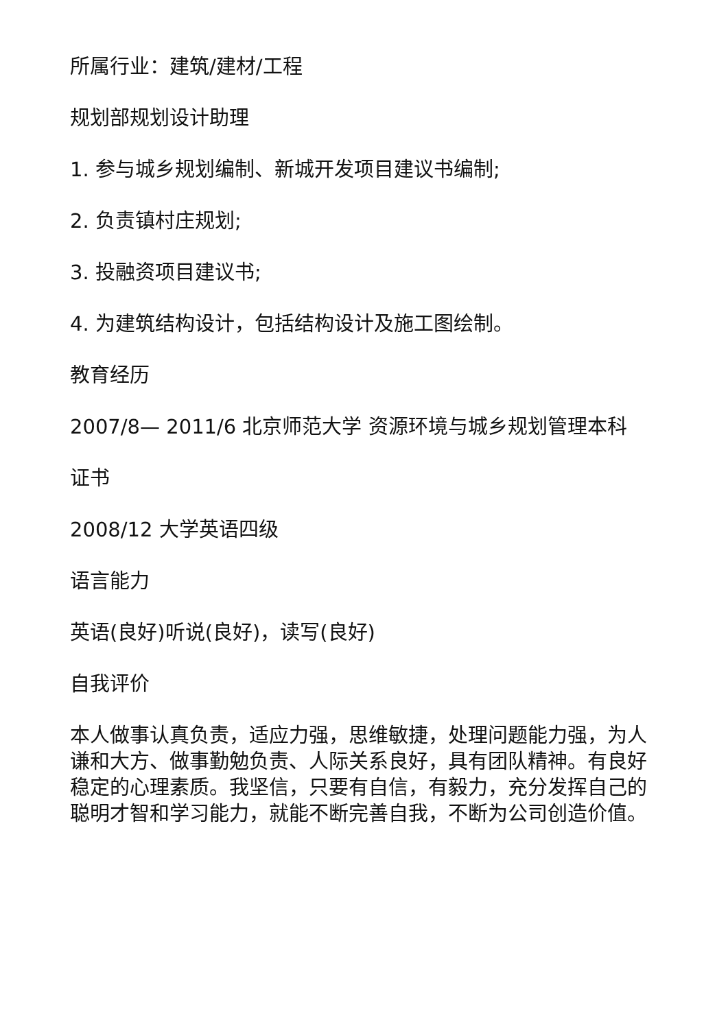所属行业：建筑/建材/工程
规划部规划设计助理
1. 参与城乡规划编制、新城开发项目建议书编制;
2. 负责镇村庄规划;
3. 投融资项目建议书;
4. 为建筑结构设计，包括结构设计及施工图绘制。
教育经历
2007/8— 2011/6 北京师范大学 资源环境与城乡规划管理本科
证书
2008/12 大学英语四级
语言能力
英语(良好)听说(良好)，读写(良好)
自我评价
本人做事认真负责，适应力强，思维敏捷，处理问题能力强，为人谦和大方、做事勤勉负责、人际关系良好，具有团队精神。有良好稳定的心理素质。我坚信，只要有自信，有毅力，充分发挥自己的聪明才智和学习能力，就能不断完善自我，不断为公司创造价值。